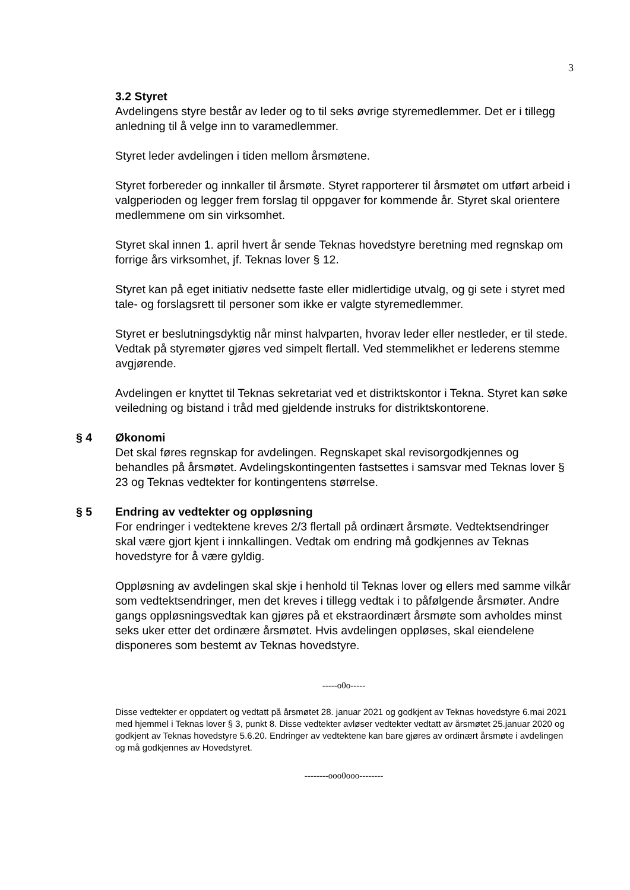3
3.2 Styret
Avdelingens styre består av leder og to til seks øvrige styremedlemmer. Det er i tillegg anledning til å velge inn to varamedlemmer.
Styret leder avdelingen i tiden mellom årsmøtene.
Styret forbereder og innkaller til årsmøte. Styret rapporterer til årsmøtet om utført arbeid i valgperioden og legger frem forslag til oppgaver for kommende år. Styret skal orientere medlemmene om sin virksomhet.
Styret skal innen 1. april hvert år sende Teknas hovedstyre beretning med regnskap om forrige års virksomhet, jf. Teknas lover § 12.
Styret kan på eget initiativ nedsette faste eller midlertidige utvalg, og gi sete i styret med tale- og forslagsrett til personer som ikke er valgte styremedlemmer.
Styret er beslutningsdyktig når minst halvparten, hvorav leder eller nestleder, er til stede. Vedtak på styremøter gjøres ved simpelt flertall. Ved stemmelikhet er lederens stemme avgjørende.
Avdelingen er knyttet til Teknas sekretariat ved et distriktskontor i Tekna. Styret kan søke veiledning og bistand i tråd med gjeldende instruks for distriktskontorene.
§ 4
Økonomi
Det skal føres regnskap for avdelingen. Regnskapet skal revisorgodkjennes og behandles på årsmøtet. Avdelingskontingenten fastsettes i samsvar med Teknas lover § 23 og Teknas vedtekter for kontingentens størrelse.
§ 5
Endring av vedtekter og oppløsning
For endringer i vedtektene kreves 2/3 flertall på ordinært årsmøte. Vedtektsendringer skal være gjort kjent i innkallingen. Vedtak om endring må godkjennes av Teknas hovedstyre for å være gyldig.
Oppløsning av avdelingen skal skje i henhold til Teknas lover og ellers med samme vilkår som vedtektsendringer, men det kreves i tillegg vedtak i to påfølgende årsmøter. Andre gangs oppløsningsvedtak kan gjøres på et ekstraordinært årsmøte som avholdes minst seks uker etter det ordinære årsmøtet. Hvis avdelingen oppløses, skal eiendelene disponeres som bestemt av Teknas hovedstyre.
-----o0o-----
Disse vedtekter er oppdatert og vedtatt på årsmøtet 28. januar 2021 og godkjent av Teknas hovedstyre 6.mai 2021 med hjemmel i Teknas lover § 3, punkt 8. Disse vedtekter avløser vedtekter vedtatt av årsmøtet 25.januar 2020 og godkjent av Teknas hovedstyre 5.6.20. Endringer av vedtektene kan bare gjøres av ordinært årsmøte i avdelingen og må godkjennes av Hovedstyret.
--------ooo0ooo--------